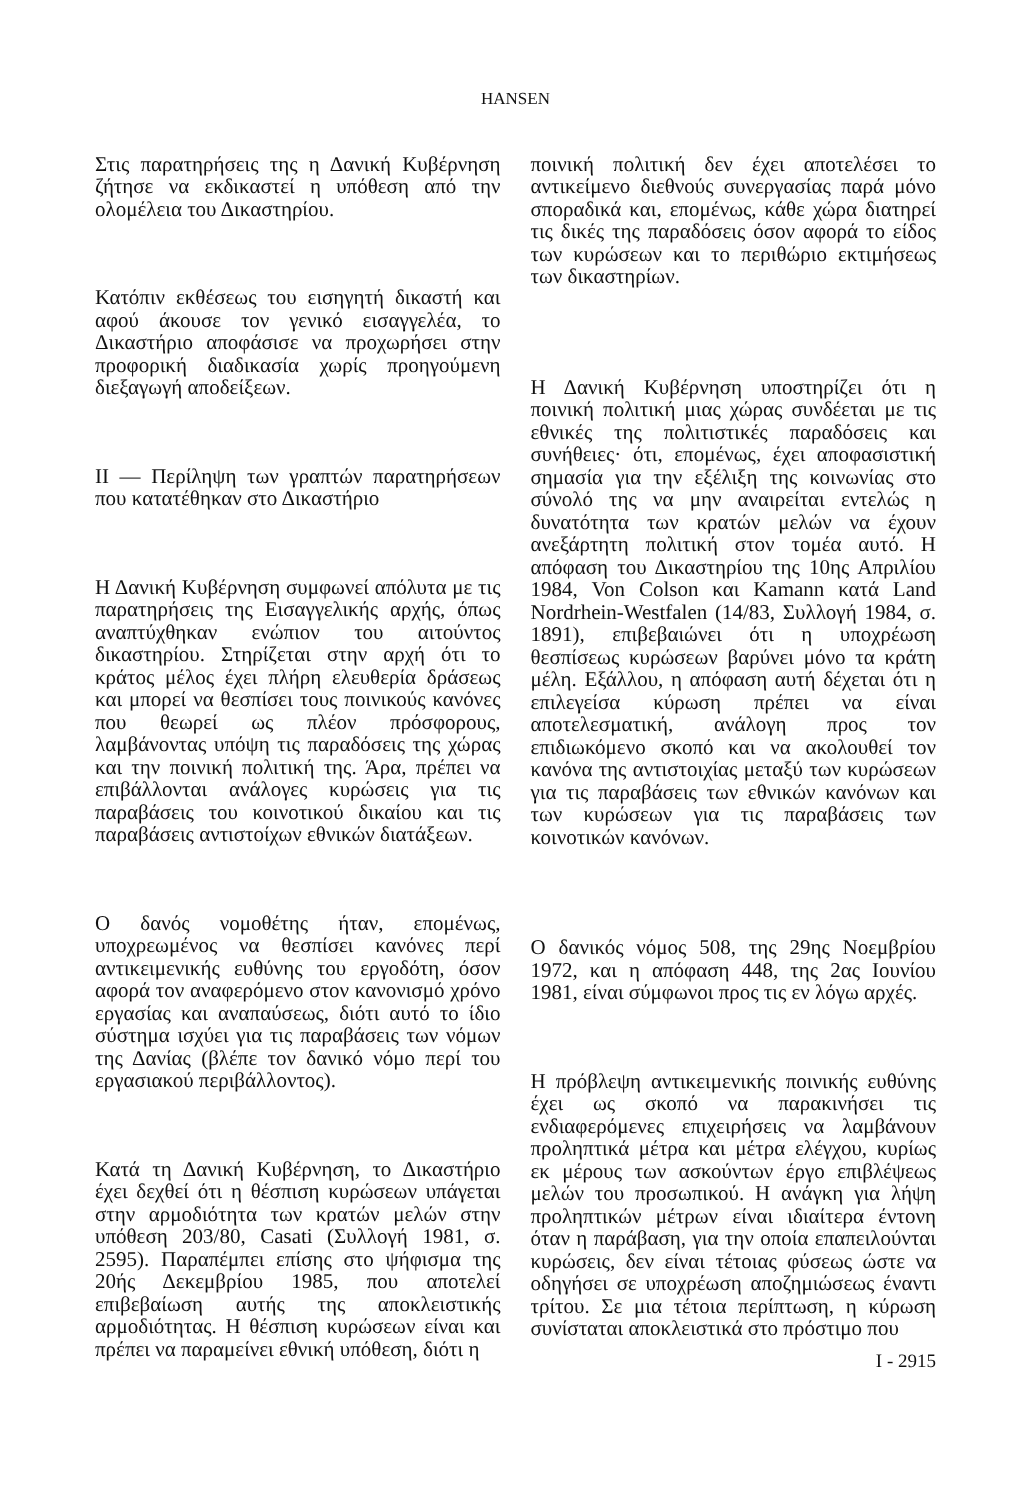HANSEN
Στις παρατηρήσεις της η Δανική Κυβέρνηση ζήτησε να εκδικαστεί η υπόθεση από την ολομέλεια του Δικαστηρίου.
Κατόπιν εκθέσεως του εισηγητή δικαστή και αφού άκουσε τον γενικό εισαγγελέα, το Δικαστήριο αποφάσισε να προχωρήσει στην προφορική διαδικασία χωρίς προηγούμενη διεξαγωγή αποδείξεων.
II — Περίληψη των γραπτών παρατηρήσεων που κατατέθηκαν στο Δικαστήριο
Η Δανική Κυβέρνηση συμφωνεί απόλυτα με τις παρατηρήσεις της Εισαγγελικής αρχής, όπως αναπτύχθηκαν ενώπιον του αιτούντος δικαστηρίου. Στηρίζεται στην αρχή ότι το κράτος μέλος έχει πλήρη ελευθερία δράσεως και μπορεί να θεσπίσει τους ποινικούς κανόνες που θεωρεί ως πλέον πρόσφορους, λαμβάνοντας υπόψη τις παραδόσεις της χώρας και την ποινική πολιτική της. Άρα, πρέπει να επιβάλλονται ανάλογες κυρώσεις για τις παραβάσεις του κοινοτικού δικαίου και τις παραβάσεις αντιστοίχων εθνικών διατάξεων.
Ο δανός νομοθέτης ήταν, επομένως, υποχρεωμένος να θεσπίσει κανόνες περί αντικειμενικής ευθύνης του εργοδότη, όσον αφορά τον αναφερόμενο στον κανονισμό χρόνο εργασίας και αναπαύσεως, διότι αυτό το ίδιο σύστημα ισχύει για τις παραβάσεις των νόμων της Δανίας (βλέπε τον δανικό νόμο περί του εργασιακού περιβάλλοντος).
Κατά τη Δανική Κυβέρνηση, το Δικαστήριο έχει δεχθεί ότι η θέσπιση κυρώσεων υπάγεται στην αρμοδιότητα των κρατών μελών στην υπόθεση 203/80, Casati (Συλλογή 1981, σ. 2595). Παραπέμπει επίσης στο ψήφισμα της 20ής Δεκεμβρίου 1985, που αποτελεί επιβεβαίωση αυτής της αποκλειστικής αρμοδιότητας. Η θέσπιση κυρώσεων είναι και πρέπει να παραμείνει εθνική υπόθεση, διότι η
ποινική πολιτική δεν έχει αποτελέσει το αντικείμενο διεθνούς συνεργασίας παρά μόνο σποραδικά και, επομένως, κάθε χώρα διατηρεί τις δικές της παραδόσεις όσον αφορά το είδος των κυρώσεων και το περιθώριο εκτιμήσεως των δικαστηρίων.
Η Δανική Κυβέρνηση υποστηρίζει ότι η ποινική πολιτική μιας χώρας συνδέεται με τις εθνικές της πολιτιστικές παραδόσεις και συνήθειες· ότι, επομένως, έχει αποφασιστική σημασία για την εξέλιξη της κοινωνίας στο σύνολό της να μην αναιρείται εντελώς η δυνατότητα των κρατών μελών να έχουν ανεξάρτητη πολιτική στον τομέα αυτό. Η απόφαση του Δικαστηρίου της 10ης Απριλίου 1984, Von Colson και Kamann κατά Land Nordrhein-Westfalen (14/83, Συλλογή 1984, σ. 1891), επιβεβαιώνει ότι η υποχρέωση θεσπίσεως κυρώσεων βαρύνει μόνο τα κράτη μέλη. Εξάλλου, η απόφαση αυτή δέχεται ότι η επιλεγείσα κύρωση πρέπει να είναι αποτελεσματική, ανάλογη προς τον επιδιωκόμενο σκοπό και να ακολουθεί τον κανόνα της αντιστοιχίας μεταξύ των κυρώσεων για τις παραβάσεις των εθνικών κανόνων και των κυρώσεων για τις παραβάσεις των κοινοτικών κανόνων.
Ο δανικός νόμος 508, της 29ης Νοεμβρίου 1972, και η απόφαση 448, της 2ας Ιουνίου 1981, είναι σύμφωνοι προς τις εν λόγω αρχές.
Η πρόβλεψη αντικειμενικής ποινικής ευθύνης έχει ως σκοπό να παρακινήσει τις ενδιαφερόμενες επιχειρήσεις να λαμβάνουν προληπτικά μέτρα και μέτρα ελέγχου, κυρίως εκ μέρους των ασκούντων έργο επιβλέψεως μελών του προσωπικού. Η ανάγκη για λήψη προληπτικών μέτρων είναι ιδιαίτερα έντονη όταν η παράβαση, για την οποία επαπειλούνται κυρώσεις, δεν είναι τέτοιας φύσεως ώστε να οδηγήσει σε υποχρέωση αποζημιώσεως έναντι τρίτου. Σε μια τέτοια περίπτωση, η κύρωση συνίσταται αποκλειστικά στο πρόστιμο που
I - 2915